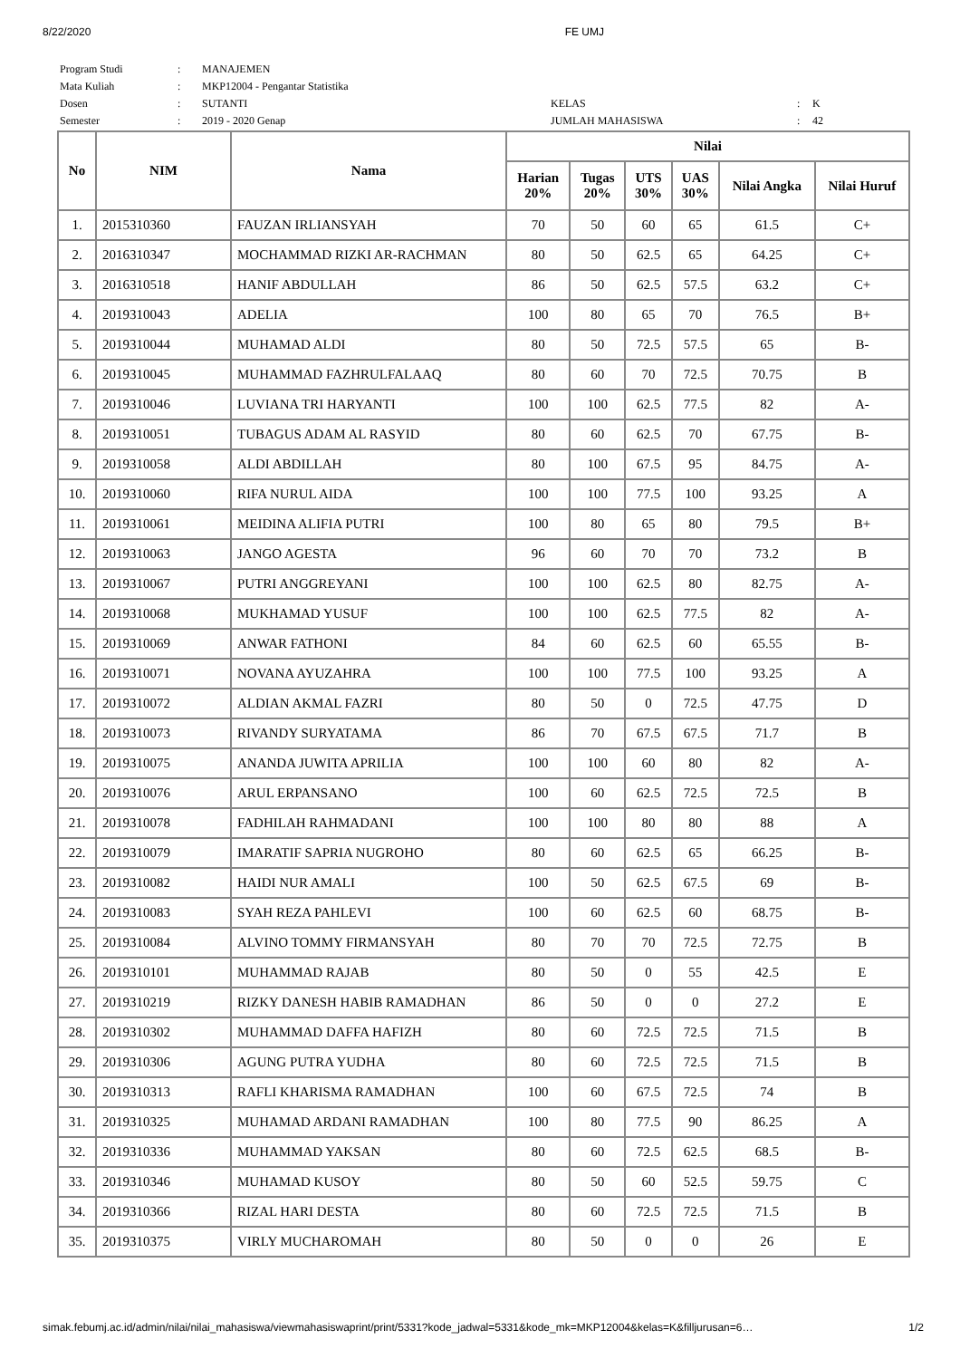8/22/2020 FE UMJ
| Program Studi | : | MANAJEMEN | | | |
| Mata Kuliah | : | MKP12004 - Pengantar Statistika | | | |
| Dosen | : | SUTANTI | KELAS | : | K |
| Semester | : | 2019 - 2020 Genap | JUMLAH MAHASISWA | : | 42 |
| No | NIM | Nama | Nilai | | | | | |
| --- | --- | --- | --- | --- | --- | --- | --- | --- |
| | | | Harian 20% | Tugas 20% | UTS 30% | UAS 30% | Nilai Angka | Nilai Huruf |
| 1. | 2015310360 | FAUZAN IRLIANSYAH | 70 | 50 | 60 | 65 | 61.5 | C+ |
| 2. | 2016310347 | MOCHAMMAD RIZKI AR-RACHMAN | 80 | 50 | 62.5 | 65 | 64.25 | C+ |
| 3. | 2016310518 | HANIF ABDULLAH | 86 | 50 | 62.5 | 57.5 | 63.2 | C+ |
| 4. | 2019310043 | ADELIA | 100 | 80 | 65 | 70 | 76.5 | B+ |
| 5. | 2019310044 | MUHAMAD ALDI | 80 | 50 | 72.5 | 57.5 | 65 | B- |
| 6. | 2019310045 | MUHAMMAD FAZHRULFALAAQ | 80 | 60 | 70 | 72.5 | 70.75 | B |
| 7. | 2019310046 | LUVIANA TRI HARYANTI | 100 | 100 | 62.5 | 77.5 | 82 | A- |
| 8. | 2019310051 | TUBAGUS ADAM AL RASYID | 80 | 60 | 62.5 | 70 | 67.75 | B- |
| 9. | 2019310058 | ALDI ABDILLAH | 80 | 100 | 67.5 | 95 | 84.75 | A- |
| 10. | 2019310060 | RIFA NURUL AIDA | 100 | 100 | 77.5 | 100 | 93.25 | A |
| 11. | 2019310061 | MEIDINA ALIFIA PUTRI | 100 | 80 | 65 | 80 | 79.5 | B+ |
| 12. | 2019310063 | JANGO AGESTA | 96 | 60 | 70 | 70 | 73.2 | B |
| 13. | 2019310067 | PUTRI ANGGREYANI | 100 | 100 | 62.5 | 80 | 82.75 | A- |
| 14. | 2019310068 | MUKHAMAD YUSUF | 100 | 100 | 62.5 | 77.5 | 82 | A- |
| 15. | 2019310069 | ANWAR FATHONI | 84 | 60 | 62.5 | 60 | 65.55 | B- |
| 16. | 2019310071 | NOVANA AYUZAHRA | 100 | 100 | 77.5 | 100 | 93.25 | A |
| 17. | 2019310072 | ALDIAN AKMAL FAZRI | 80 | 50 | 0 | 72.5 | 47.75 | D |
| 18. | 2019310073 | RIVANDY SURYATAMA | 86 | 70 | 67.5 | 67.5 | 71.7 | B |
| 19. | 2019310075 | ANANDA JUWITA APRILIA | 100 | 100 | 60 | 80 | 82 | A- |
| 20. | 2019310076 | ARUL ERPANSANO | 100 | 60 | 62.5 | 72.5 | 72.5 | B |
| 21. | 2019310078 | FADHILAH RAHMADANI | 100 | 100 | 80 | 80 | 88 | A |
| 22. | 2019310079 | IMARATIF SAPRIA NUGROHO | 80 | 60 | 62.5 | 65 | 66.25 | B- |
| 23. | 2019310082 | HAIDI NUR AMALI | 100 | 50 | 62.5 | 67.5 | 69 | B- |
| 24. | 2019310083 | SYAH REZA PAHLEVI | 100 | 60 | 62.5 | 60 | 68.75 | B- |
| 25. | 2019310084 | ALVINO TOMMY FIRMANSYAH | 80 | 70 | 70 | 72.5 | 72.75 | B |
| 26. | 2019310101 | MUHAMMAD RAJAB | 80 | 50 | 0 | 55 | 42.5 | E |
| 27. | 2019310219 | RIZKY DANESH HABIB RAMADHAN | 86 | 50 | 0 | 0 | 27.2 | E |
| 28. | 2019310302 | MUHAMMAD DAFFA HAFIZH | 80 | 60 | 72.5 | 72.5 | 71.5 | B |
| 29. | 2019310306 | AGUNG PUTRA YUDHA | 80 | 60 | 72.5 | 72.5 | 71.5 | B |
| 30. | 2019310313 | RAFLI KHARISMA RAMADHAN | 100 | 60 | 67.5 | 72.5 | 74 | B |
| 31. | 2019310325 | MUHAMAD ARDANI RAMADHAN | 100 | 80 | 77.5 | 90 | 86.25 | A |
| 32. | 2019310336 | MUHAMMAD YAKSAN | 80 | 60 | 72.5 | 62.5 | 68.5 | B- |
| 33. | 2019310346 | MUHAMAD KUSOY | 80 | 50 | 60 | 52.5 | 59.75 | C |
| 34. | 2019310366 | RIZAL HARI DESTA | 80 | 60 | 72.5 | 72.5 | 71.5 | B |
| 35. | 2019310375 | VIRLY MUCHAROMAH | 80 | 50 | 0 | 0 | 26 | E |
simak.febumj.ac.id/admin/nilai/nilai_mahasiswa/viewmahasiswaprint/print/5331?kode_jadwal=5331&kode_mk=MKP12004&kelas=K&filljurusan=6… 1/2